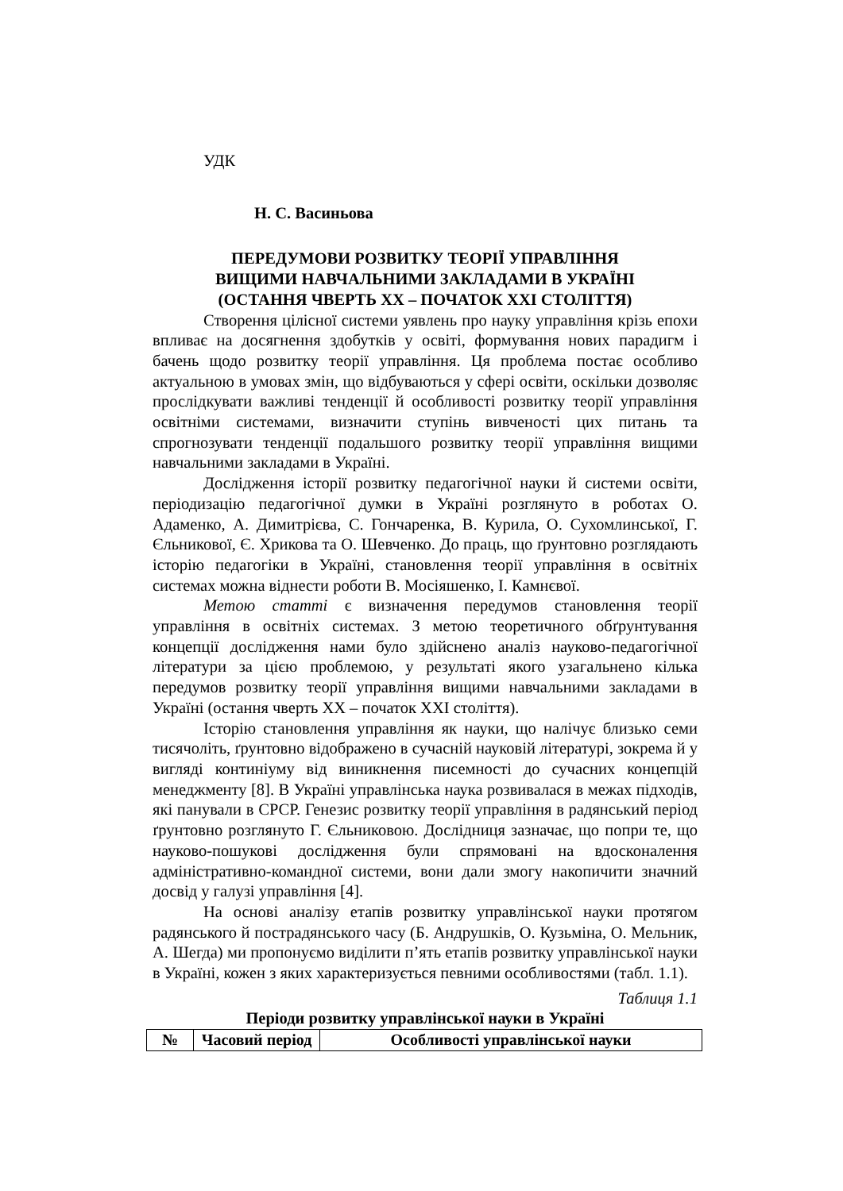УДК
Н. С. Васиньова
ПЕРЕДУМОВИ РОЗВИТКУ ТЕОРІЇ УПРАВЛІННЯ
ВИЩИМИ НАВЧАЛЬНИМИ ЗАКЛАДАМИ В УКРАЇНІ
(ОСТАННЯ ЧВЕРТЬ ХХ – ПОЧАТОК ХХІ СТОЛІТТЯ)
Створення цілісної системи уявлень про науку управління крізь епохи впливає на досягнення здобутків у освіті, формування нових парадигм і бачень щодо розвитку теорії управління. Ця проблема постає особливо актуальною в умовах змін, що відбуваються у сфері освіти, оскільки дозволяє прослідкувати важливі тенденції й особливості розвитку теорії управління освітніми системами, визначити ступінь вивченості цих питань та спрогнозувати тенденції подальшого розвитку теорії управління вищими навчальними закладами в Україні.
Дослідження історії розвитку педагогічної науки й системи освіти, періодизацію педагогічної думки в Україні розглянуто в роботах О. Адаменко, А. Димитрієва, С. Гончаренка, В. Курила, О. Сухомлинської, Г. Єльникової, Є. Хрикова та О. Шевченко. До праць, що ґрунтовно розглядають історію педагогіки в Україні, становлення теорії управління в освітніх системах можна віднести роботи В. Мосіяшенко, І. Камнєвої.
Метою статті є визначення передумов становлення теорії управління в освітніх системах. З метою теоретичного обґрунтування концепції дослідження нами було здійснено аналіз науково-педагогічної літератури за цією проблемою, у результаті якого узагальнено кілька передумов розвитку теорії управління вищими навчальними закладами в Україні (остання чверть ХХ – початок ХХІ століття).
Історію становлення управління як науки, що налічує близько семи тисячоліть, ґрунтовно відображено в сучасній науковій літературі, зокрема й у вигляді континіуму від виникнення писемності до сучасних концепцій менеджменту [8]. В Україні управлінська наука розвивалася в межах підходів, які панували в СРСР. Генезис розвитку теорії управління в радянський період ґрунтовно розглянуто Г. Єльниковою. Дослідниця зазначає, що попри те, що науково-пошукові дослідження були спрямовані на вдосконалення адміністративно-командної системи, вони дали змогу накопичити значний досвід у галузі управління [4].
На основі аналізу етапів розвитку управлінської науки протягом радянського й пострадянського часу (Б. Андрушків, О. Кузьміна, О. Мельник, А. Шегда) ми пропонуємо виділити п’ять етапів розвитку управлінської науки в Україні, кожен з яких характеризується певними особливостями (табл. 1.1).
Таблиця 1.1
Періоди розвитку управлінської науки в Україні
| № | Часовий період | Особливості управлінської науки |
| --- | --- | --- |